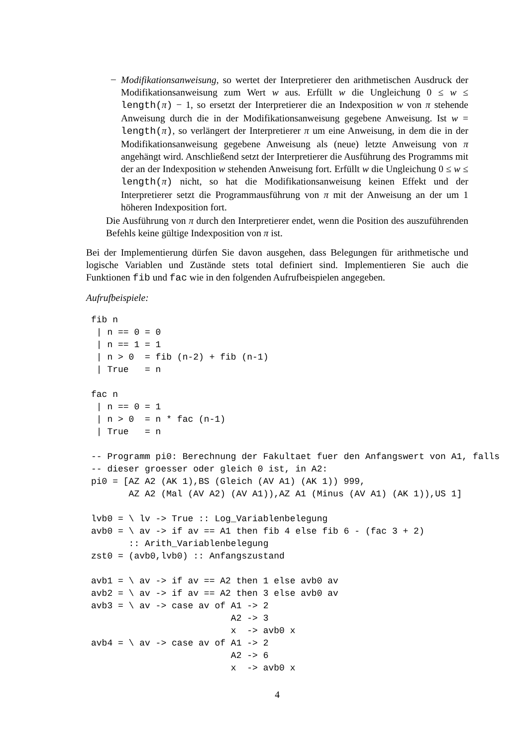–
Modifikationsanweisung, so wertet der Interpretierer den arithmetischen Ausdruck der Modifikationsanweisung zum Wert w aus. Erfüllt w die Ungleichung 0 ≤ w ≤ length(π) − 1, so ersetzt der Interpretierer die an Indexposition w von π stehende Anweisung durch die in der Modifikationsanweisung gegebene Anweisung. Ist w = length(π), so verlängert der Interpretierer π um eine Anweisung, in dem die in der Modifikationsanweisung gegebene Anweisung als (neue) letzte Anweisung von π angehängt wird. Anschließend setzt der Interpretierer die Ausführung des Programms mit der an der Indexposition w stehenden Anweisung fort. Erfüllt w die Ungleichung 0 ≤ w ≤ length(π) nicht, so hat die Modifikationsanweisung keinen Effekt und der Interpretierer setzt die Programmausführung von π mit der Anweisung an der um 1 höheren Indexposition fort.
Die Ausführung von π durch den Interpretierer endet, wenn die Position des auszuführenden Befehls keine gültige Indexposition von π ist.
Bei der Implementierung dürfen Sie davon ausgehen, dass Belegungen für arithmetische und logische Variablen und Zustände stets total definiert sind. Implementieren Sie auch die Funktionen fib und fac wie in den folgenden Aufrufbeispielen angegeben.
Aufrufbeispiele:
fib n
 | n == 0 = 0
 | n == 1 = 1
 | n > 0  = fib (n-2) + fib (n-1)
 | True   = n

fac n
 | n == 0 = 1
 | n > 0  = n * fac (n-1)
 | True   = n

-- Programm pi0: Berechnung der Fakultaet fuer den Anfangswert von A1, falls
-- dieser groesser oder gleich 0 ist, in A2:
pi0 = [AZ A2 (AK 1),BS (Gleich (AV A1) (AK 1)) 999,
       AZ A2 (Mal (AV A2) (AV A1)),AZ A1 (Minus (AV A1) (AK 1)),US 1]

lvb0 = \ lv -> True :: Log_Variablenbelegung
avb0 = \ av -> if av == A1 then fib 4 else fib 6 - (fac 3 + 2)
       :: Arith_Variablenbelegung
zst0 = (avb0,lvb0) :: Anfangszustand

avb1 = \ av -> if av == A2 then 1 else avb0 av
avb2 = \ av -> if av == A2 then 3 else avb0 av
avb3 = \ av -> case av of A1 -> 2
                          A2 -> 3
                          x  -> avb0 x
avb4 = \ av -> case av of A1 -> 2
                          A2 -> 6
                          x  -> avb0 x
4